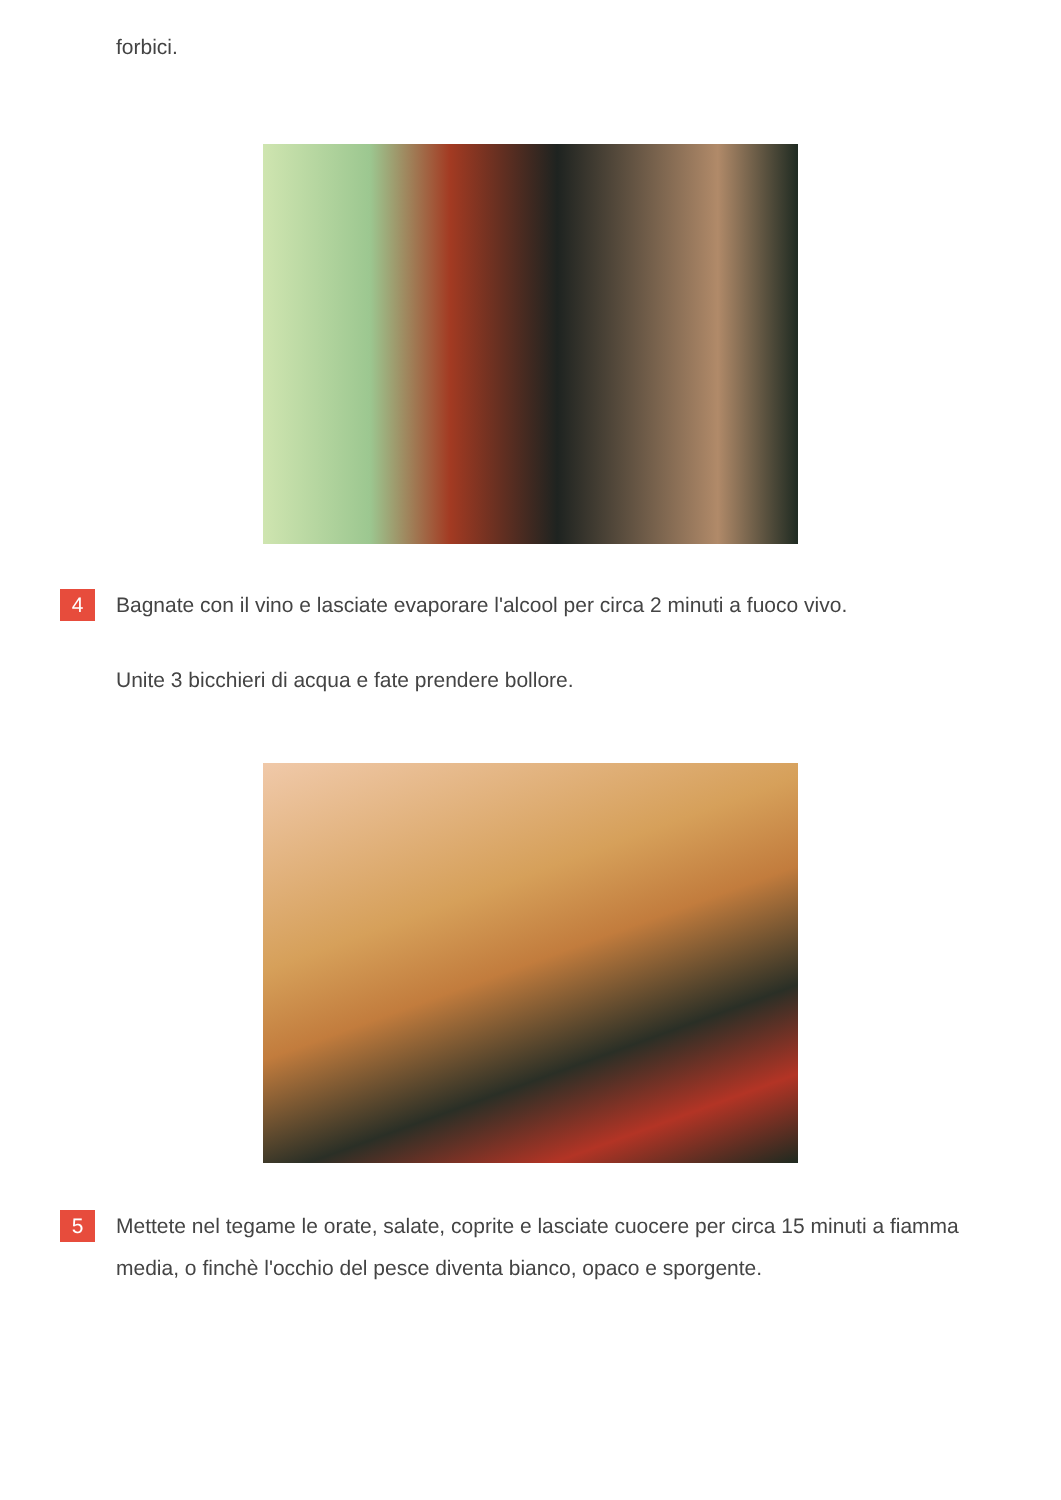forbici.
4
Bagnate con il vino e lasciate evaporare l'alcool per circa 2 minuti a fuoco vivo.
Unite 3 bicchieri di acqua e fate prendere bollore.
5
Mettete nel tegame le orate, salate, coprite e lasciate cuocere per circa 15 minuti a fiamma media, o finchè l'occhio del pesce diventa bianco, opaco e sporgente.